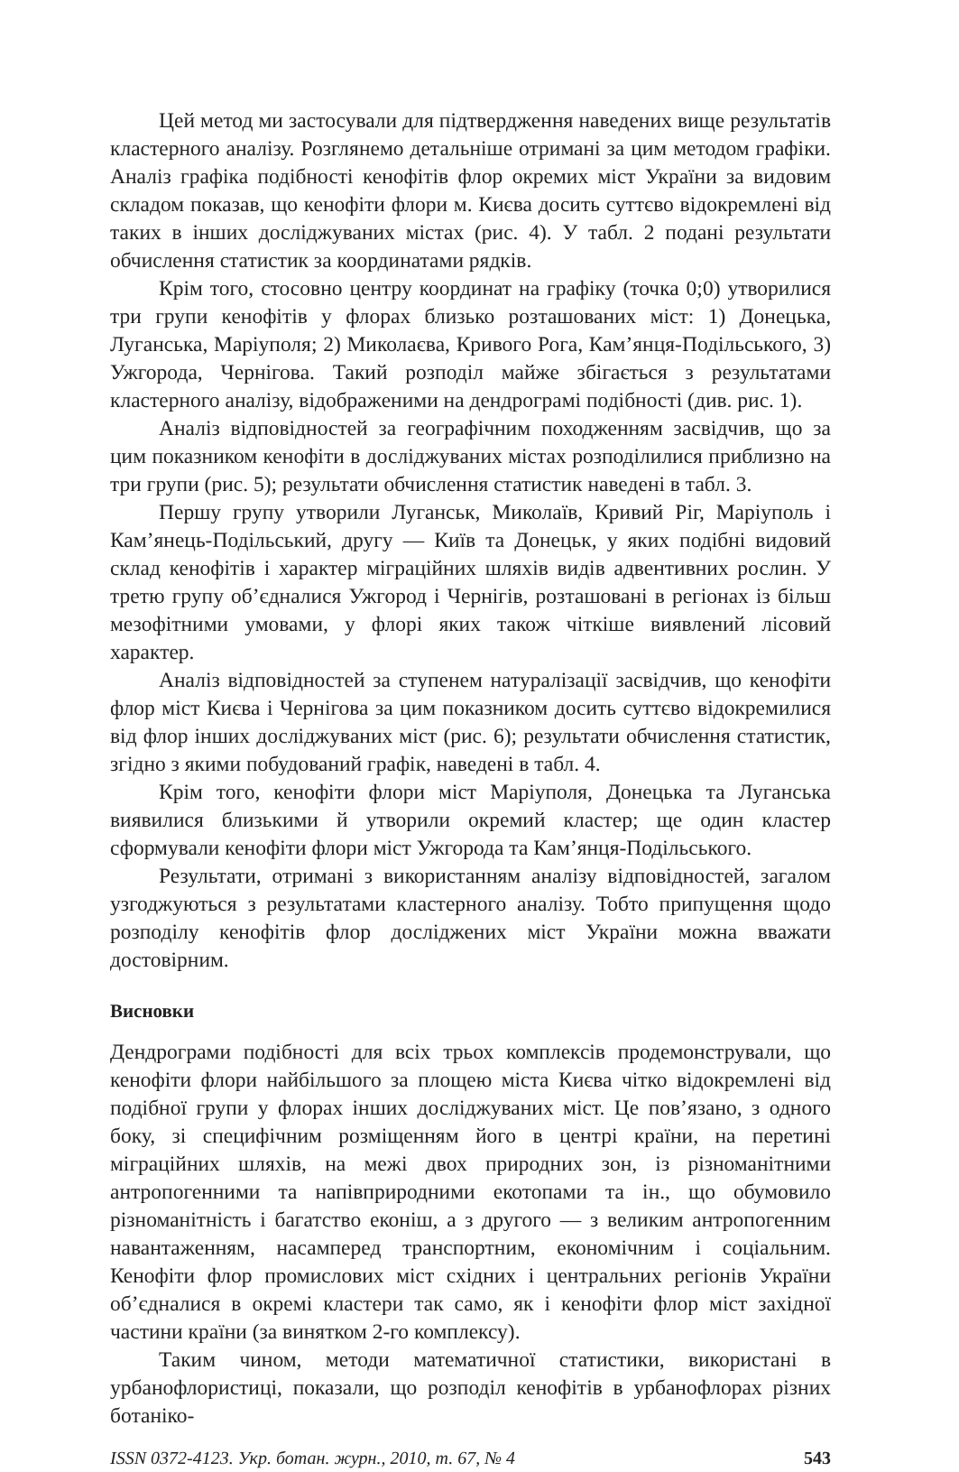Цей метод ми застосували для підтвердження наведених вище результатів кластерного аналізу. Розглянемо детальніше отримані за цим методом графіки. Аналіз графіка подібності кенофітів флор окремих міст України за видовим складом показав, що кенофіти флори м. Києва досить суттєво відокремлені від таких в інших досліджуваних містах (рис. 4). У табл. 2 подані результати обчислення статистик за координатами рядків.
Крім того, стосовно центру координат на графіку (точка 0;0) утворилися три групи кенофітів у флорах близько розташованих міст: 1) Донецька, Луганська, Маріуполя; 2) Миколаєва, Кривого Рога, Кам’янця-Подільського, 3) Ужгорода, Чернігова. Такий розподіл майже збігається з результатами кластерного аналізу, відображеними на дендрограмі подібності (див. рис. 1).
Аналіз відповідностей за географічним походженням засвідчив, що за цим показником кенофіти в досліджуваних містах розподілилися приблизно на три групи (рис. 5); результати обчислення статистик наведені в табл. 3.
Першу групу утворили Луганськ, Миколаїв, Кривий Ріг, Маріуполь і Кам’янець-Подільський, другу — Київ та Донецьк, у яких подібні видовий склад кенофітів і характер міграційних шляхів видів адвентивних рослин. У третю групу об’єдналися Ужгород і Чернігів, розташовані в регіонах із більш мезофітними умовами, у флорі яких також чіткіше виявлений лісовий характер.
Аналіз відповідностей за ступенем натуралізації засвідчив, що кенофіти флор міст Києва і Чернігова за цим показником досить суттєво відокремилися від флор інших досліджуваних міст (рис. 6); результати обчислення статистик, згідно з якими побудований графік, наведені в табл. 4.
Крім того, кенофіти флори міст Маріуполя, Донецька та Луганська виявилися близькими й утворили окремий кластер; ще один кластер сформували кенофіти флори міст Ужгорода та Кам’янця-Подільського.
Результати, отримані з використанням аналізу відповідностей, загалом узгоджуються з результатами кластерного аналізу. Тобто припущення щодо розподілу кенофітів флор досліджених міст України можна вважати достовірним.
Висновки
Дендрограми подібності для всіх трьох комплексів продемонстрували, що кенофіти флори найбільшого за площею міста Києва чітко відокремлені від подібної групи у флорах інших досліджуваних міст. Це пов’язано, з одного боку, зі специфічним розміщенням його в центрі країни, на перетині міграційних шляхів, на межі двох природних зон, із різноманітними антропогенними та напівприродними екотопами та ін., що обумовило різноманітність і багатство еконіш, а з другого — з великим антропогенним навантаженням, насамперед транспортним, економічним і соціальним. Кенофіти флор промислових міст східних і центральних регіонів України об’єдналися в окремі кластери так само, як і кенофіти флор міст західної частини країни (за винятком 2-го комплексу).
Таким чином, методи математичної статистики, використані в урбанофлористиці, показали, що розподіл кенофітів в урбанофлорах різних ботаніко-
ISSN 0372-4123. Укр. ботан. журн., 2010, т. 67, № 4 543